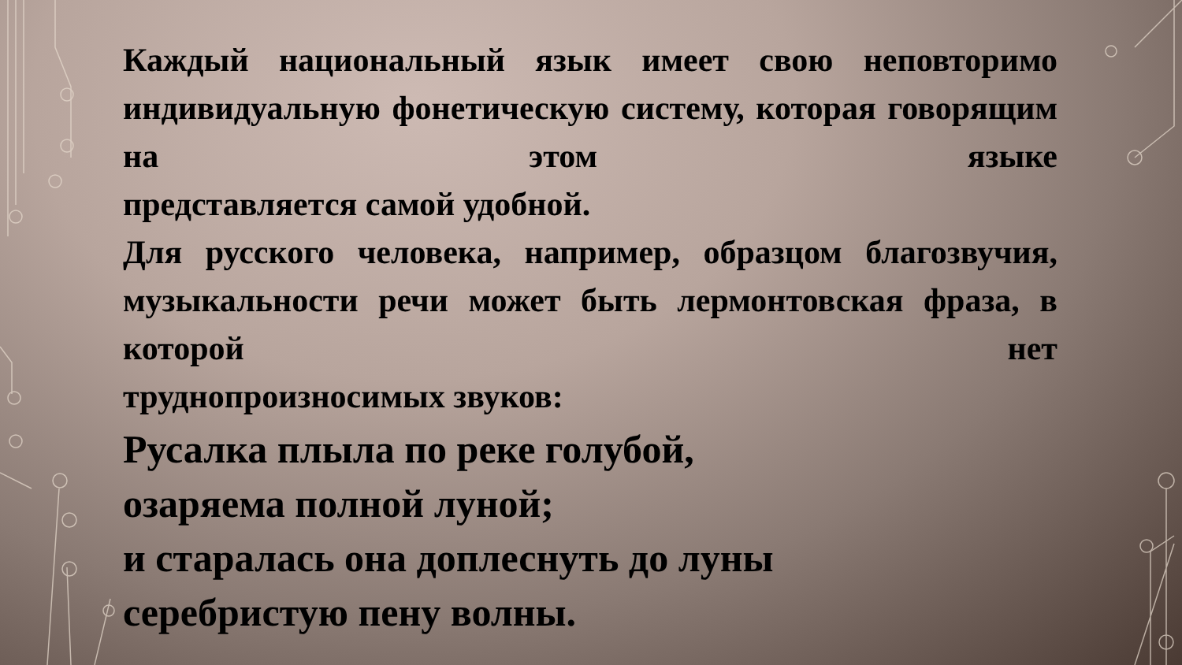Каждый национальный язык имеет свою неповторимо индивидуальную фонетическую систему, которая говорящим на этом языке
представляется самой удобной.
Для русского человека, например, образцом благозвучия, музыкальности речи может быть лермонтовская фраза, в которой нет
труднопроизносимых звуков:
Русалка плыла по реке голубой,
озаряема полной луной;
и старалась она доплеснуть до луны
серебристую пену волны.